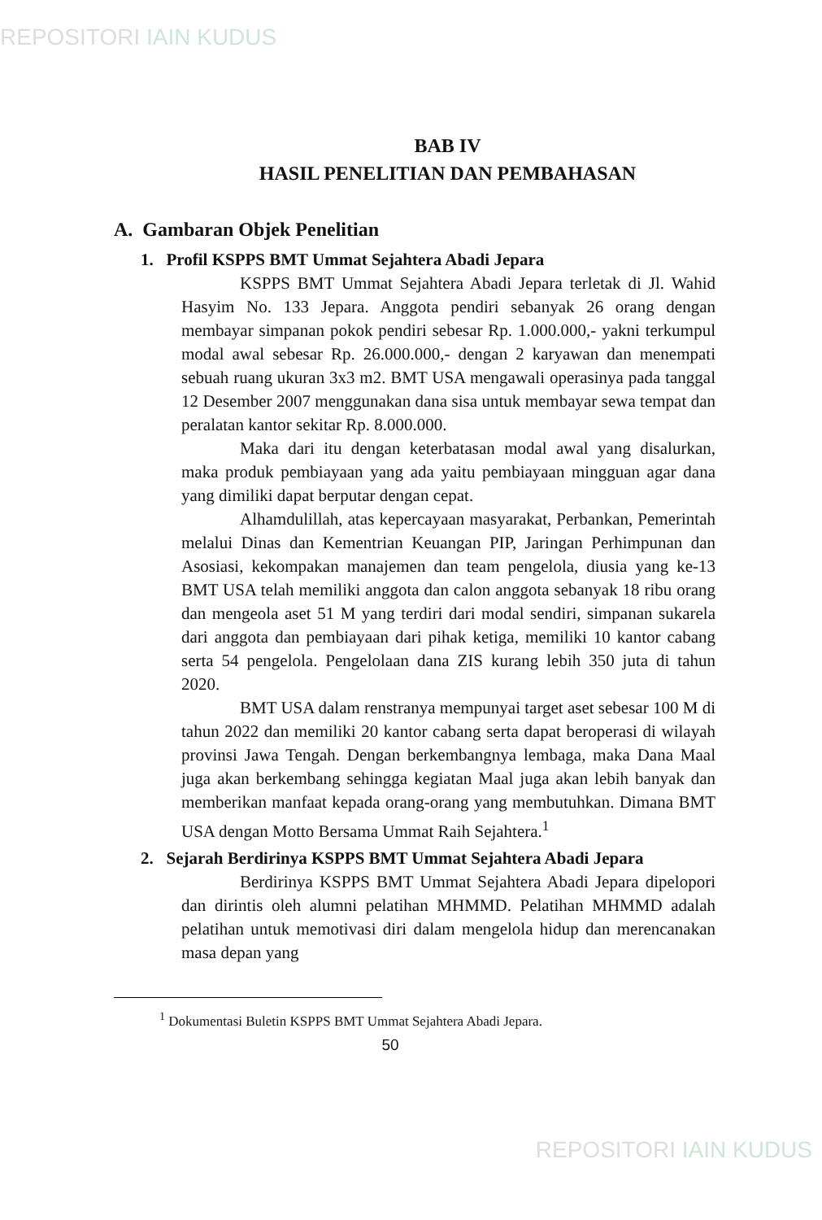REPOSITORI IAIN KUDUS
BAB IV
HASIL PENELITIAN DAN PEMBAHASAN
A. Gambaran Objek Penelitian
1. Profil KSPPS BMT Ummat Sejahtera Abadi Jepara
KSPPS BMT Ummat Sejahtera Abadi Jepara terletak di Jl. Wahid Hasyim No. 133 Jepara. Anggota pendiri sebanyak 26 orang dengan membayar simpanan pokok pendiri sebesar Rp. 1.000.000,- yakni terkumpul modal awal sebesar Rp. 26.000.000,- dengan 2 karyawan dan menempati sebuah ruang ukuran 3x3 m2. BMT USA mengawali operasinya pada tanggal 12 Desember 2007 menggunakan dana sisa untuk membayar sewa tempat dan peralatan kantor sekitar Rp. 8.000.000.
Maka dari itu dengan keterbatasan modal awal yang disalurkan, maka produk pembiayaan yang ada yaitu pembiayaan mingguan agar dana yang dimiliki dapat berputar dengan cepat.
Alhamdulillah, atas kepercayaan masyarakat, Perbankan, Pemerintah melalui Dinas dan Kementrian Keuangan PIP, Jaringan Perhimpunan dan Asosiasi, kekompakan manajemen dan team pengelola, diusia yang ke-13 BMT USA telah memiliki anggota dan calon anggota sebanyak 18 ribu orang dan mengeola aset 51 M yang terdiri dari modal sendiri, simpanan sukarela dari anggota dan pembiayaan dari pihak ketiga, memiliki 10 kantor cabang serta 54 pengelola. Pengelolaan dana ZIS kurang lebih 350 juta di tahun 2020.
BMT USA dalam renstranya mempunyai target aset sebesar 100 M di tahun 2022 dan memiliki 20 kantor cabang serta dapat beroperasi di wilayah provinsi Jawa Tengah. Dengan berkembangnya lembaga, maka Dana Maal juga akan berkembang sehingga kegiatan Maal juga akan lebih banyak dan memberikan manfaat kepada orang-orang yang membutuhkan. Dimana BMT USA dengan Motto Bersama Ummat Raih Sejahtera.<sup>1</sup>
2. Sejarah Berdirinya KSPPS BMT Ummat Sejahtera Abadi Jepara
Berdirinya KSPPS BMT Ummat Sejahtera Abadi Jepara dipelopori dan dirintis oleh alumni pelatihan MHMMD. Pelatihan MHMMD adalah pelatihan untuk memotivasi diri dalam mengelola hidup dan merencanakan masa depan yang
<sup>1</sup> Dokumentasi Buletin KSPPS BMT Ummat Sejahtera Abadi Jepara.
50
REPOSITORI IAIN KUDUS